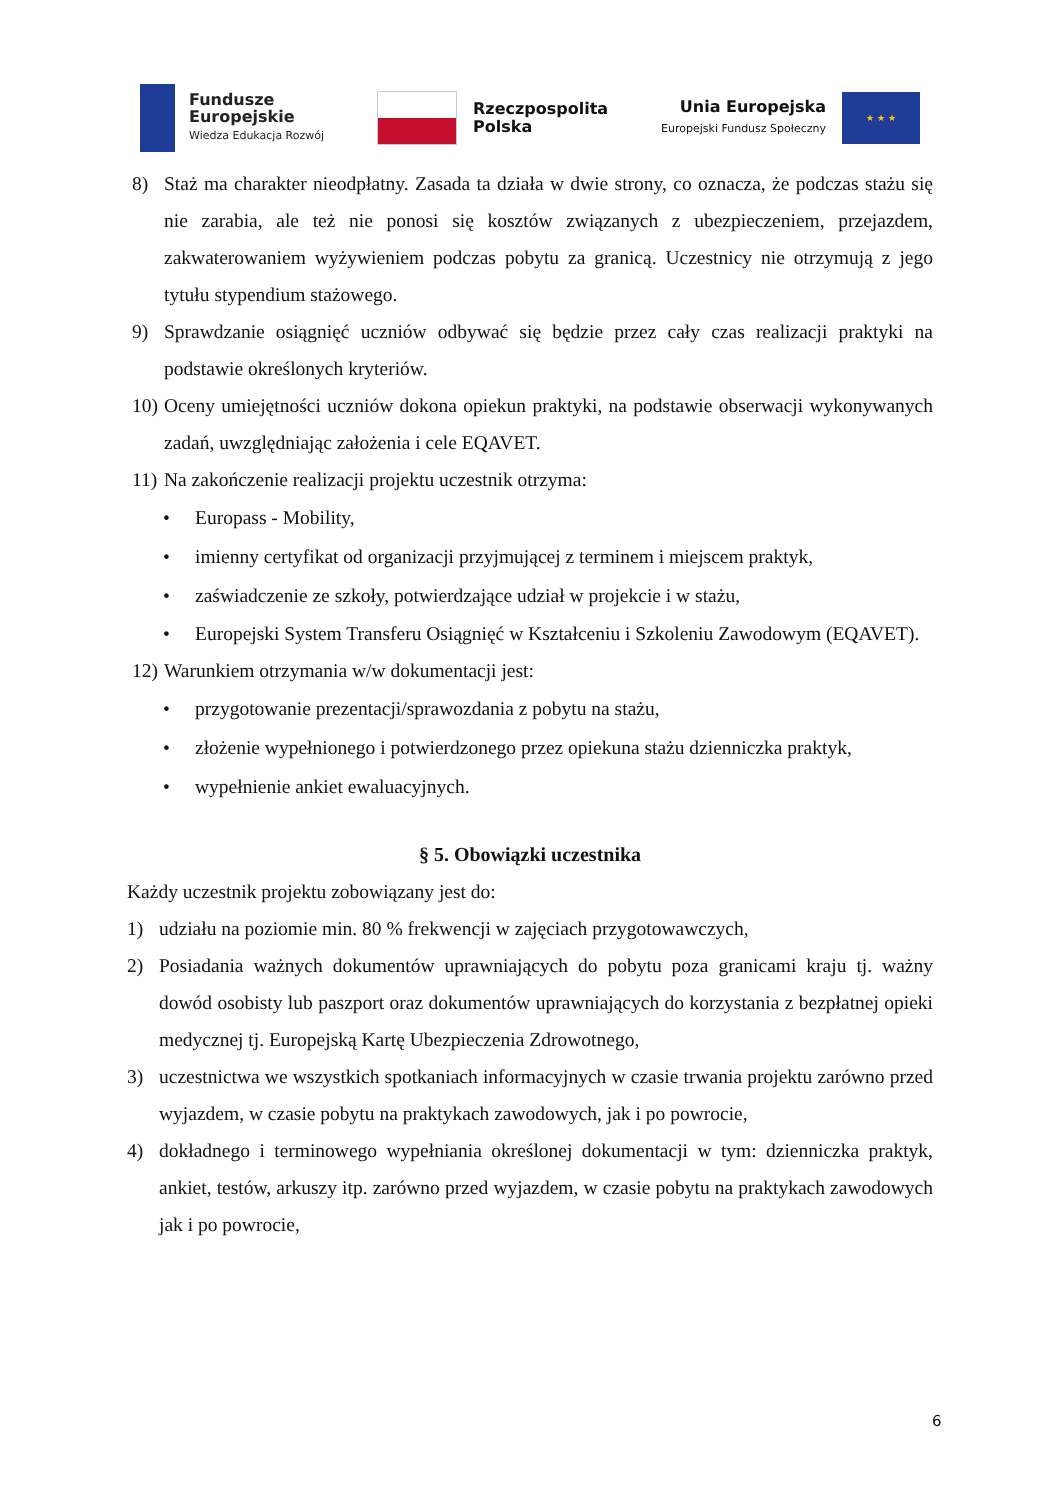Fundusze
Europejskie
Wiedza Edukacja Rozwój
Rzeczpospolita
Polska
Unia Europejska
Europejski Fundusz Społeczny
★ ★ ★
8) Staż ma charakter nieodpłatny. Zasada ta działa w dwie strony, co oznacza, że podczas stażu się nie zarabia, ale też nie ponosi się kosztów związanych z ubezpieczeniem, przejazdem, zakwaterowaniem wyżywieniem podczas pobytu za granicą. Uczestnicy nie otrzymują z jego tytułu stypendium stażowego.
9) Sprawdzanie osiągnięć uczniów odbywać się będzie przez cały czas realizacji praktyki na podstawie określonych kryteriów.
10) Oceny umiejętności uczniów dokona opiekun praktyki, na podstawie obserwacji wykonywanych zadań, uwzględniając założenia i cele EQAVET.
11) Na zakończenie realizacji projektu uczestnik otrzyma:
• Europass - Mobility,
• imienny certyfikat od organizacji przyjmującej z terminem i miejscem praktyk,
• zaświadczenie ze szkoły, potwierdzające udział w projekcie i w stażu,
• Europejski System Transferu Osiągnięć w Kształceniu i Szkoleniu Zawodowym (EQAVET).
12) Warunkiem otrzymania w/w dokumentacji jest:
• przygotowanie prezentacji/sprawozdania z pobytu na stażu,
• złożenie wypełnionego i potwierdzonego przez opiekuna stażu dzienniczka praktyk,
• wypełnienie ankiet ewaluacyjnych.
§ 5. Obowiązki uczestnika
Każdy uczestnik projektu zobowiązany jest do:
1) udziału na poziomie min. 80 % frekwencji w zajęciach przygotowawczych,
2) Posiadania ważnych dokumentów uprawniających do pobytu poza granicami kraju tj. ważny dowód osobisty lub paszport oraz dokumentów uprawniających do korzystania z bezpłatnej opieki medycznej tj. Europejską Kartę Ubezpieczenia Zdrowotnego,
3) uczestnictwa we wszystkich spotkaniach informacyjnych w czasie trwania projektu zarówno przed wyjazdem, w czasie pobytu na praktykach zawodowych, jak i po powrocie,
4) dokładnego i terminowego wypełniania określonej dokumentacji w tym: dzienniczka praktyk, ankiet, testów, arkuszy itp. zarówno przed wyjazdem, w czasie pobytu na praktykach zawodowych jak i po powrocie,
6